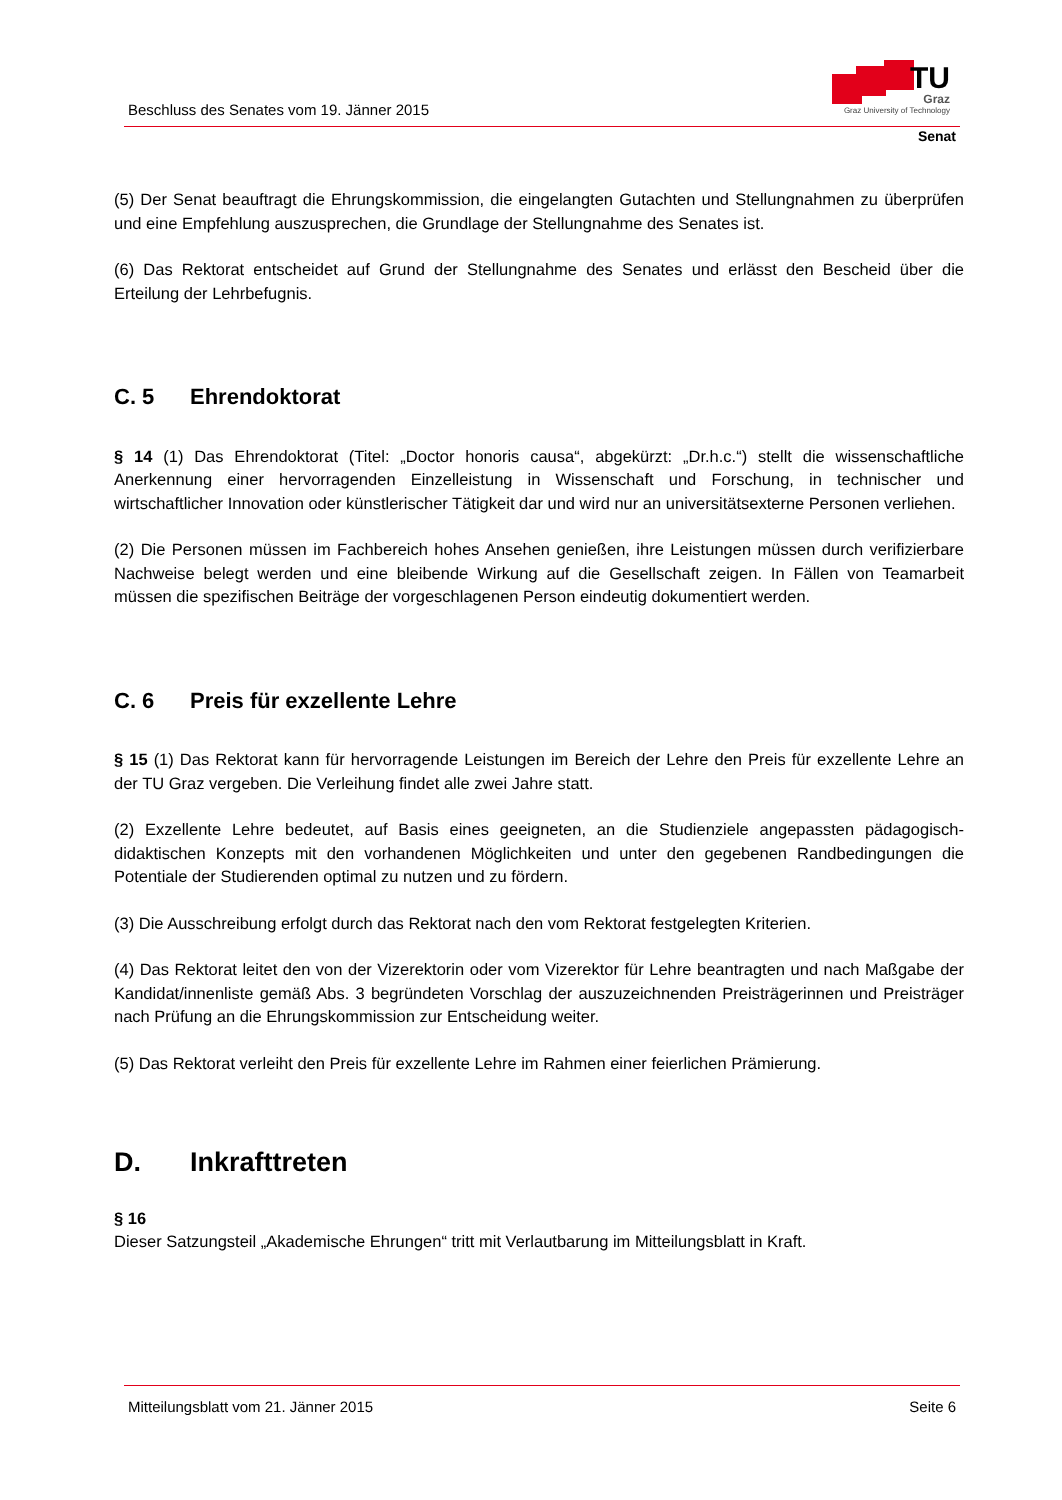Beschluss des Senates vom 19. Jänner 2015
TU
Graz
Graz University of Technology
Senat
(5) Der Senat beauftragt die Ehrungskommission, die eingelangten Gutachten und Stellungnahmen zu überprüfen und eine Empfehlung auszusprechen, die Grundlage der Stellungnahme des Senates ist.
(6) Das Rektorat entscheidet auf Grund der Stellungnahme des Senates und erlässt den Bescheid über die Erteilung der Lehrbefugnis.
C. 5 Ehrendoktorat
§ 14 (1) Das Ehrendoktorat (Titel: „Doctor honoris causa“, abgekürzt: „Dr.h.c.“) stellt die wissenschaftliche Anerkennung einer hervorragenden Einzelleistung in Wissenschaft und Forschung, in technischer und wirtschaftlicher Innovation oder künstlerischer Tätigkeit dar und wird nur an universitätsexterne Personen verliehen.
(2) Die Personen müssen im Fachbereich hohes Ansehen genießen, ihre Leistungen müssen durch verifizierbare Nachweise belegt werden und eine bleibende Wirkung auf die Gesellschaft zeigen. In Fällen von Teamarbeit müssen die spezifischen Beiträge der vorgeschlagenen Person eindeutig dokumentiert werden.
C. 6 Preis für exzellente Lehre
§ 15 (1) Das Rektorat kann für hervorragende Leistungen im Bereich der Lehre den Preis für exzellente Lehre an der TU Graz vergeben. Die Verleihung findet alle zwei Jahre statt.
(2) Exzellente Lehre bedeutet, auf Basis eines geeigneten, an die Studienziele angepassten pädagogisch-didaktischen Konzepts mit den vorhandenen Möglichkeiten und unter den gegebenen Randbedingungen die Potentiale der Studierenden optimal zu nutzen und zu fördern.
(3) Die Ausschreibung erfolgt durch das Rektorat nach den vom Rektorat festgelegten Kriterien.
(4) Das Rektorat leitet den von der Vizerektorin oder vom Vizerektor für Lehre beantragten und nach Maßgabe der Kandidat/innenliste gemäß Abs. 3 begründeten Vorschlag der auszuzeichnenden Preisträgerinnen und Preisträger nach Prüfung an die Ehrungskommission zur Entscheidung weiter.
(5) Das Rektorat verleiht den Preis für exzellente Lehre im Rahmen einer feierlichen Prämierung.
D. Inkrafttreten
§ 16
Dieser Satzungsteil „Akademische Ehrungen“ tritt mit Verlautbarung im Mitteilungsblatt in Kraft.
Mitteilungsblatt vom 21. Jänner 2015 Seite 6